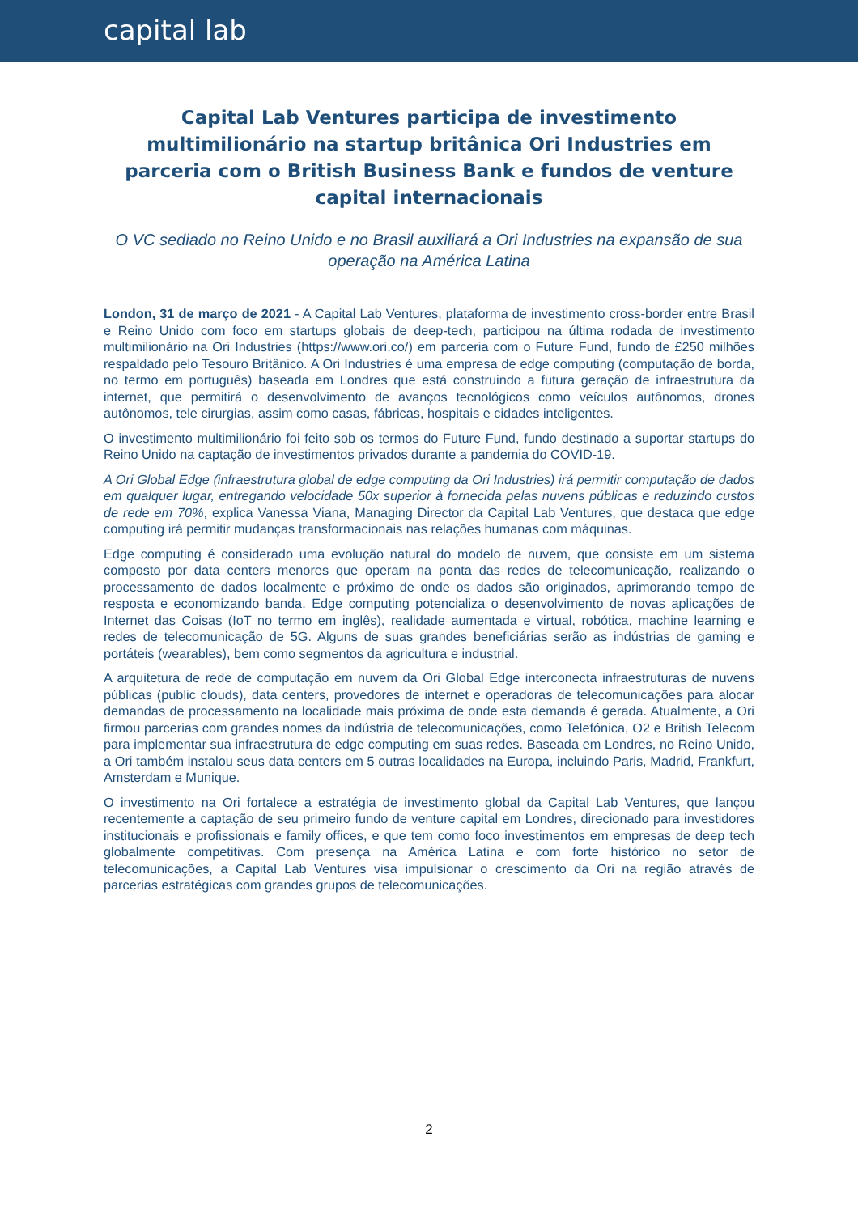capital lab
Capital Lab Ventures participa de investimento multimilionário na startup britânica Ori Industries em parceria com o British Business Bank e fundos de venture capital internacionais
O VC sediado no Reino Unido e no Brasil auxiliará a Ori Industries na expansão de sua operação na América Latina
London, 31 de março de 2021 - A Capital Lab Ventures, plataforma de investimento cross-border entre Brasil e Reino Unido com foco em startups globais de deep-tech, participou na última rodada de investimento multimilionário na Ori Industries (https://www.ori.co/) em parceria com o Future Fund, fundo de £250 milhões respaldado pelo Tesouro Britânico. A Ori Industries é uma empresa de edge computing (computação de borda, no termo em português) baseada em Londres que está construindo a futura geração de infraestrutura da internet, que permitirá o desenvolvimento de avanços tecnológicos como veículos autônomos, drones autônomos, tele cirurgias, assim como casas, fábricas, hospitais e cidades inteligentes.
O investimento multimilionário foi feito sob os termos do Future Fund, fundo destinado a suportar startups do Reino Unido na captação de investimentos privados durante a pandemia do COVID-19.
A Ori Global Edge (infraestrutura global de edge computing da Ori Industries) irá permitir computação de dados em qualquer lugar, entregando velocidade 50x superior à fornecida pelas nuvens públicas e reduzindo custos de rede em 70%, explica Vanessa Viana, Managing Director da Capital Lab Ventures, que destaca que edge computing irá permitir mudanças transformacionais nas relações humanas com máquinas.
Edge computing é considerado uma evolução natural do modelo de nuvem, que consiste em um sistema composto por data centers menores que operam na ponta das redes de telecomunicação, realizando o processamento de dados localmente e próximo de onde os dados são originados, aprimorando tempo de resposta e economizando banda. Edge computing potencializa o desenvolvimento de novas aplicações de Internet das Coisas (IoT no termo em inglês), realidade aumentada e virtual, robótica, machine learning e redes de telecomunicação de 5G. Alguns de suas grandes beneficiárias serão as indústrias de gaming e portáteis (wearables), bem como segmentos da agricultura e industrial.
A arquitetura de rede de computação em nuvem da Ori Global Edge interconecta infraestruturas de nuvens públicas (public clouds), data centers, provedores de internet e operadoras de telecomunicações para alocar demandas de processamento na localidade mais próxima de onde esta demanda é gerada. Atualmente, a Ori firmou parcerias com grandes nomes da indústria de telecomunicações, como Telefónica, O2 e British Telecom para implementar sua infraestrutura de edge computing em suas redes. Baseada em Londres, no Reino Unido, a Ori também instalou seus data centers em 5 outras localidades na Europa, incluindo Paris, Madrid, Frankfurt, Amsterdam e Munique.
O investimento na Ori fortalece a estratégia de investimento global da Capital Lab Ventures, que lançou recentemente a captação de seu primeiro fundo de venture capital em Londres, direcionado para investidores institucionais e profissionais e family offices, e que tem como foco investimentos em empresas de deep tech globalmente competitivas. Com presença na América Latina e com forte histórico no setor de telecomunicações, a Capital Lab Ventures visa impulsionar o crescimento da Ori na região através de parcerias estratégicas com grandes grupos de telecomunicações.
2